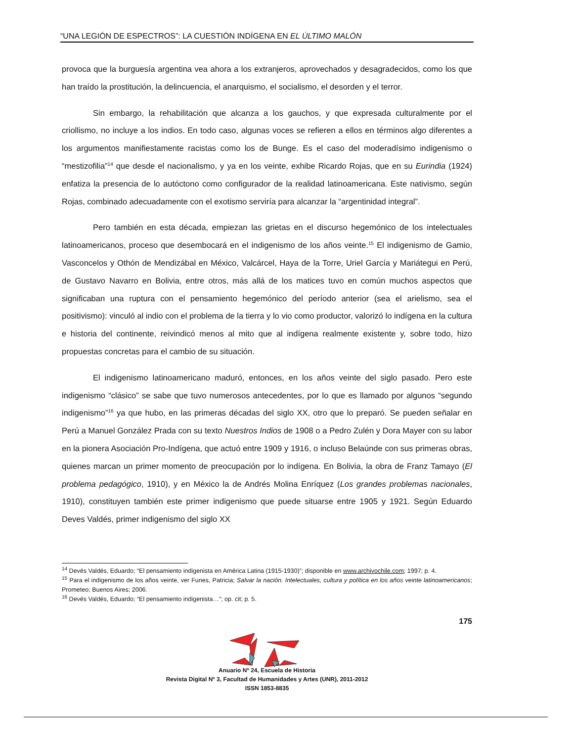“UNA LEGIÓN DE ESPECTROS”: LA CUESTIÓN INDÍGENA EN EL ÚLTIMO MALÓN
provoca que la burguesía argentina vea ahora a los extranjeros, aprovechados y desagradecidos, como los que han traído la prostitución, la delincuencia, el anarquismo, el socialismo, el desorden y el terror.
Sin embargo, la rehabilitación que alcanza a los gauchos, y que expresada culturalmente por el criollismo, no incluye a los indios. En todo caso, algunas voces se refieren a ellos en términos algo diferentes a los argumentos manifiestamente racistas como los de Bunge. Es el caso del moderadísimo indigenismo o “mestizofilia”<sup>14</sup> que desde el nacionalismo, y ya en los veinte, exhibe Ricardo Rojas, que en su Eurindia (1924) enfatiza la presencia de lo autóctono como configurador de la realidad latinoamericana. Este nativismo, según Rojas, combinado adecuadamente con el exotismo serviría para alcanzar la “argentinidad integral”.
Pero también en esta década, empiezan las grietas en el discurso hegemónico de los intelectuales latinoamericanos, proceso que desembocará en el indigenismo de los años veinte.<sup>15</sup> El indigenismo de Gamio, Vasconcelos y Othón de Mendizábal en México, Valcárcel, Haya de la Torre, Uriel García y Mariátegui en Perú, de Gustavo Navarro en Bolivia, entre otros, más allá de los matices tuvo en común muchos aspectos que significaban una ruptura con el pensamiento hegemónico del período anterior (sea el arielismo, sea el positivismo): vinculó al indio con el problema de la tierra y lo vio como productor, valorizó lo indígena en la cultura e historia del continente, reivindicó menos al mito que al indígena realmente existente y, sobre todo, hizo propuestas concretas para el cambio de su situación.
El indigenismo latinoamericano maduró, entonces, en los años veinte del siglo pasado. Pero este indigenismo “clásico” se sabe que tuvo numerosos antecedentes, por lo que es llamado por algunos “segundo indigenismo”<sup>16</sup> ya que hubo, en las primeras décadas del siglo XX, otro que lo preparó. Se pueden señalar en Perú a Manuel González Prada con su texto Nuestros Indios de 1908 o a Pedro Zulén y Dora Mayer con su labor en la pionera Asociación Pro-Indígena, que actuó entre 1909 y 1916, o incluso Belaúnde con sus primeras obras, quienes marcan un primer momento de preocupación por lo indígena. En Bolivia, la obra de Franz Tamayo (El problema pedagógico, 1910), y en México la de Andrés Molina Enríquez (Los grandes problemas nacionales, 1910), constituyen también este primer indigenismo que puede situarse entre 1905 y 1921. Según Eduardo Deves Valdés, primer indigenismo del siglo XX
<sup>14</sup> Devés Valdés, Eduardo; “El pensamiento indigenista en América Latina (1915-1930)”; disponible en www.archivochile.com; 1997; p. 4.
<sup>15</sup> Para el indigenismo de los años veinte, ver Funes, Patricia; Salvar la nación. Intelectuales, cultura y política en los años veinte latinoamericanos; Prometeo; Buenos Aires; 2006.
<sup>16</sup> Devés Valdés, Eduardo; “El pensamiento indigenista…”; op. cit; p. 5.
175
Anuario Nº 24, Escuela de Historia
Revista Digital Nº 3, Facultad de Humanidades y Artes (UNR), 2011-2012
ISSN 1853-8835